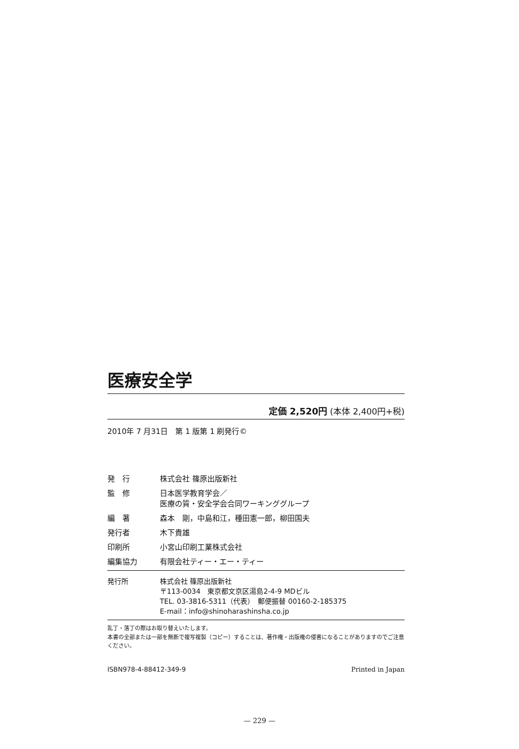医療安全学
定価 2,520円 (本体 2,400円+税)
2010年 7 月31日　第 1 版第 1 刷発行©
| 発 行 | 株式会社 篠原出版新社 |
| 監 修 | 日本医学教育学会／ 医療の質・安全学会合同ワーキンググループ |
| 編 著 | 森本 剛，中島和江，種田憲一郎，柳田国夫 |
| 発行者 | 木下貴雄 |
| 印刷所 | 小宮山印刷工業株式会社 |
| 編集協力 | 有限会社ティー・エー・ティー |
発行所 株式会社 篠原出版新社
〒113-0034　東京都文京区湯島2-4-9 MDビル
TEL. 03-3816-5311（代表）　郵便振替 00160-2-185375
E-mail：info@shinoharashinsha.co.jp
乱丁・落丁の際はお取り替えいたします。
本書の全部または一部を無断で複写複製（コピー）することは、著作権・出版権の侵害になることがありますのでご注意ください。
ISBN978-4-88412-349-9 Printed in Japan
— 229 —